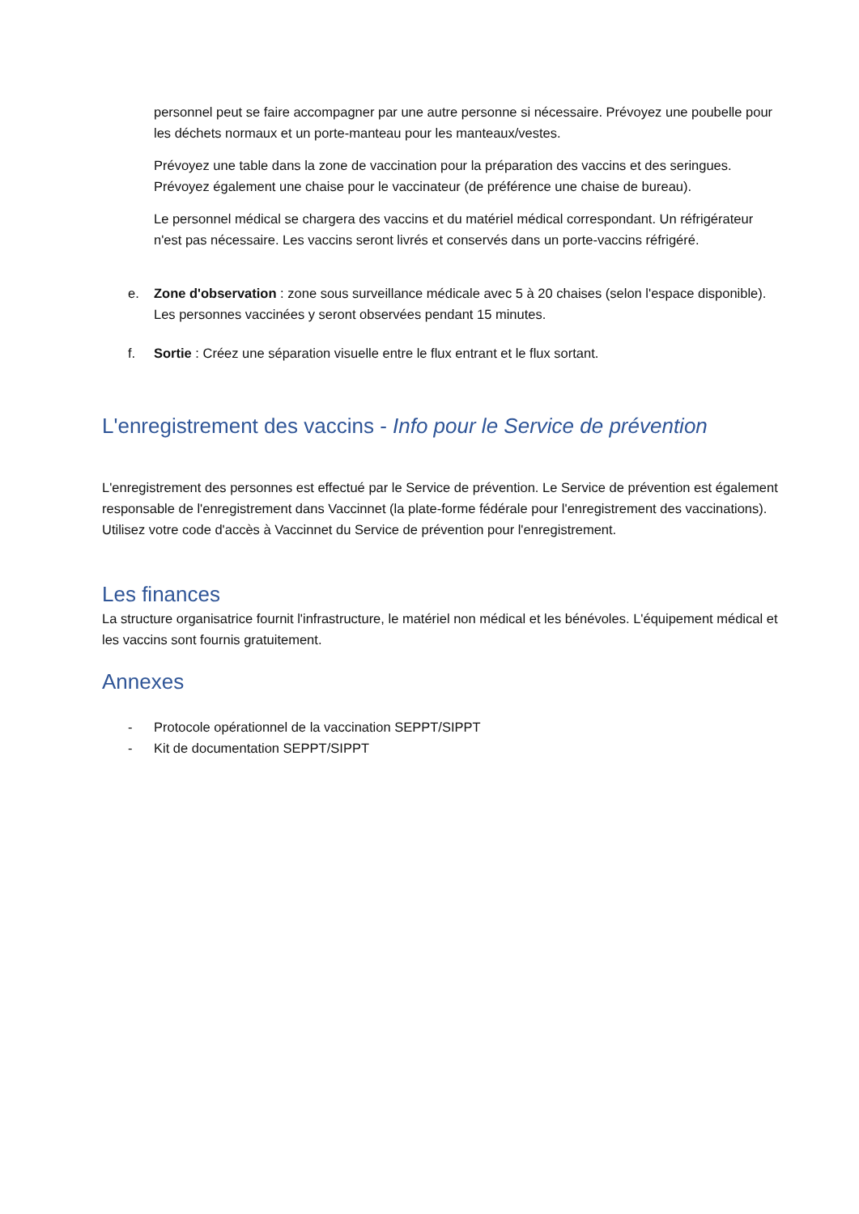personnel peut se faire accompagner par une autre personne si nécessaire. Prévoyez une poubelle pour les déchets normaux et un porte-manteau pour les manteaux/vestes.
Prévoyez une table dans la zone de vaccination pour la préparation des vaccins et des seringues. Prévoyez également une chaise pour le vaccinateur (de préférence une chaise de bureau).
Le personnel médical se chargera des vaccins et du matériel médical correspondant. Un réfrigérateur n'est pas nécessaire. Les vaccins seront livrés et conservés dans un porte-vaccins réfrigéré.
e. Zone d'observation : zone sous surveillance médicale avec 5 à 20 chaises (selon l'espace disponible). Les personnes vaccinées y seront observées pendant 15 minutes.
f. Sortie : Créez une séparation visuelle entre le flux entrant et le flux sortant.
L'enregistrement des vaccins - Info pour le Service de prévention
L'enregistrement des personnes est effectué par le Service de prévention. Le Service de prévention est également responsable de l'enregistrement dans Vaccinnet (la plate-forme fédérale pour l'enregistrement des vaccinations). Utilisez votre code d'accès à Vaccinnet du Service de prévention pour l'enregistrement.
Les finances
La structure organisatrice fournit l'infrastructure, le matériel non médical et les bénévoles. L'équipement médical et les vaccins sont fournis gratuitement.
Annexes
- Protocole opérationnel de la vaccination SEPPT/SIPPT
- Kit de documentation SEPPT/SIPPT